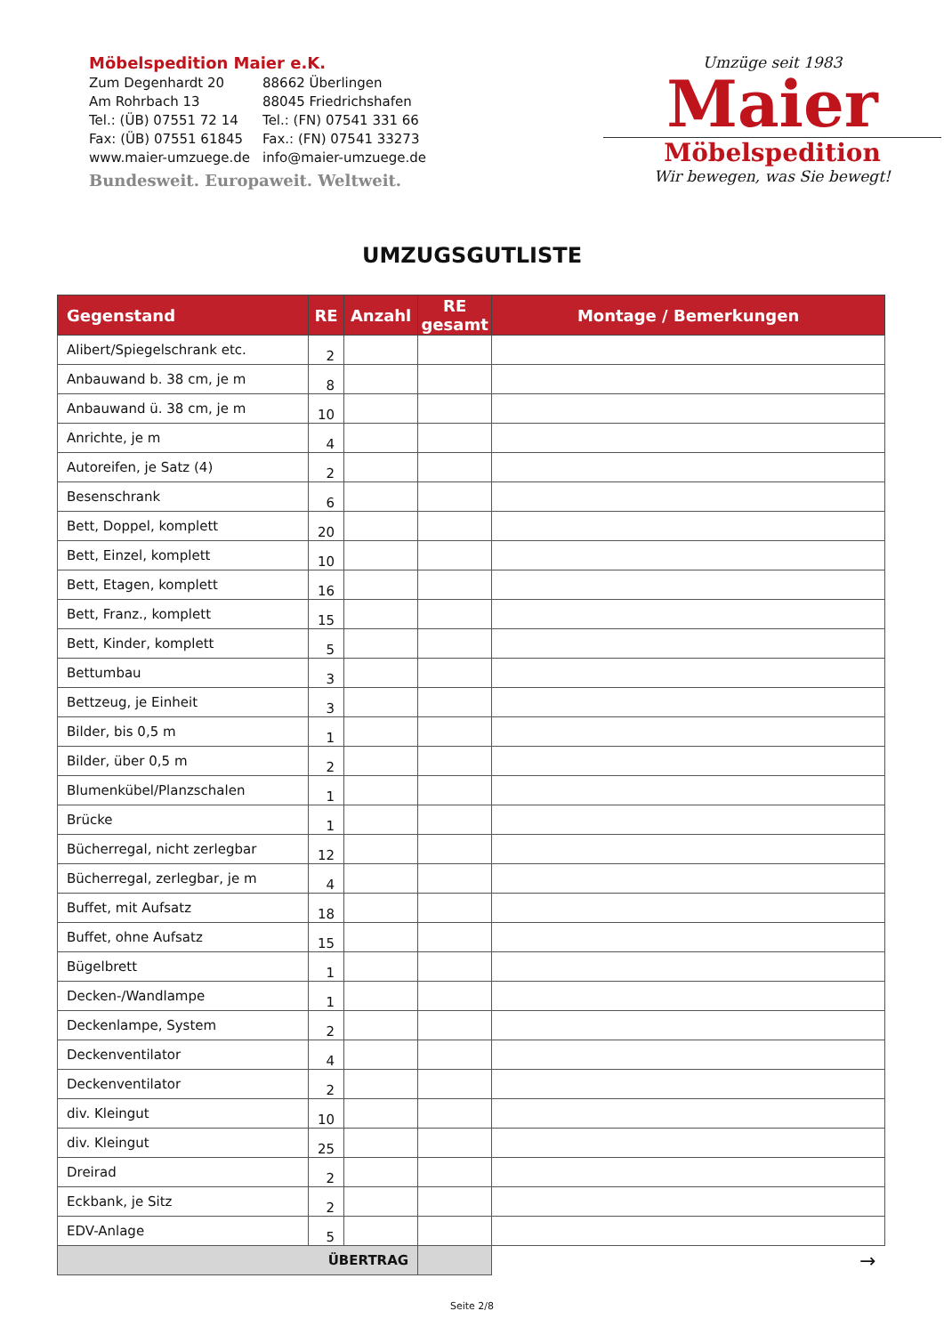Möbelspedition Maier e.K.
| Zum Degenhardt 20 | 88662 Überlingen |
| Am Rohrbach 13 | 88045 Friedrichshafen |
| Tel.: (ÜB) 07551 72 14 | Tel.: (FN) 07541 331 66 |
| Fax: (ÜB) 07551 61845 | Fax.: (FN) 07541 33273 |
| www.maier-umzuege.de | info@maier-umzuege.de |
Bundesweit. Europaweit. Weltweit.
Umzüge seit 1983
Maier
Möbelspedition
Wir bewegen, was Sie bewegt!
UMZUGSGUTLISTE
| Gegenstand | RE | Anzahl | RE gesamt | Montage / Bemerkungen |
| --- | --- | --- | --- | --- |
| Alibert/Spiegelschrank etc. | 2 | | | |
| Anbauwand b. 38 cm, je m | 8 | | | |
| Anbauwand ü. 38 cm, je m | 10 | | | |
| Anrichte, je m | 4 | | | |
| Autoreifen, je Satz (4) | 2 | | | |
| Besenschrank | 6 | | | |
| Bett, Doppel, komplett | 20 | | | |
| Bett, Einzel, komplett | 10 | | | |
| Bett, Etagen, komplett | 16 | | | |
| Bett, Franz., komplett | 15 | | | |
| Bett, Kinder, komplett | 5 | | | |
| Bettumbau | 3 | | | |
| Bettzeug, je Einheit | 3 | | | |
| Bilder, bis 0,5 m | 1 | | | |
| Bilder, über 0,5 m | 2 | | | |
| Blumenkübel/Planzschalen | 1 | | | |
| Brücke | 1 | | | |
| Bücherregal, nicht zerlegbar | 12 | | | |
| Bücherregal, zerlegbar, je m | 4 | | | |
| Buffet, mit Aufsatz | 18 | | | |
| Buffet, ohne Aufsatz | 15 | | | |
| Bügelbrett | 1 | | | |
| Decken-/Wandlampe | 1 | | | |
| Deckenlampe, System | 2 | | | |
| Deckenventilator | 4 | | | |
| Deckenventilator | 2 | | | |
| div. Kleingut | 10 | | | |
| div. Kleingut | 25 | | | |
| Dreirad | 2 | | | |
| Eckbank, je Sitz | 2 | | | |
| EDV-Anlage | 5 | | | |
| ÜBERTRAG | | | | → |
Seite 2/8